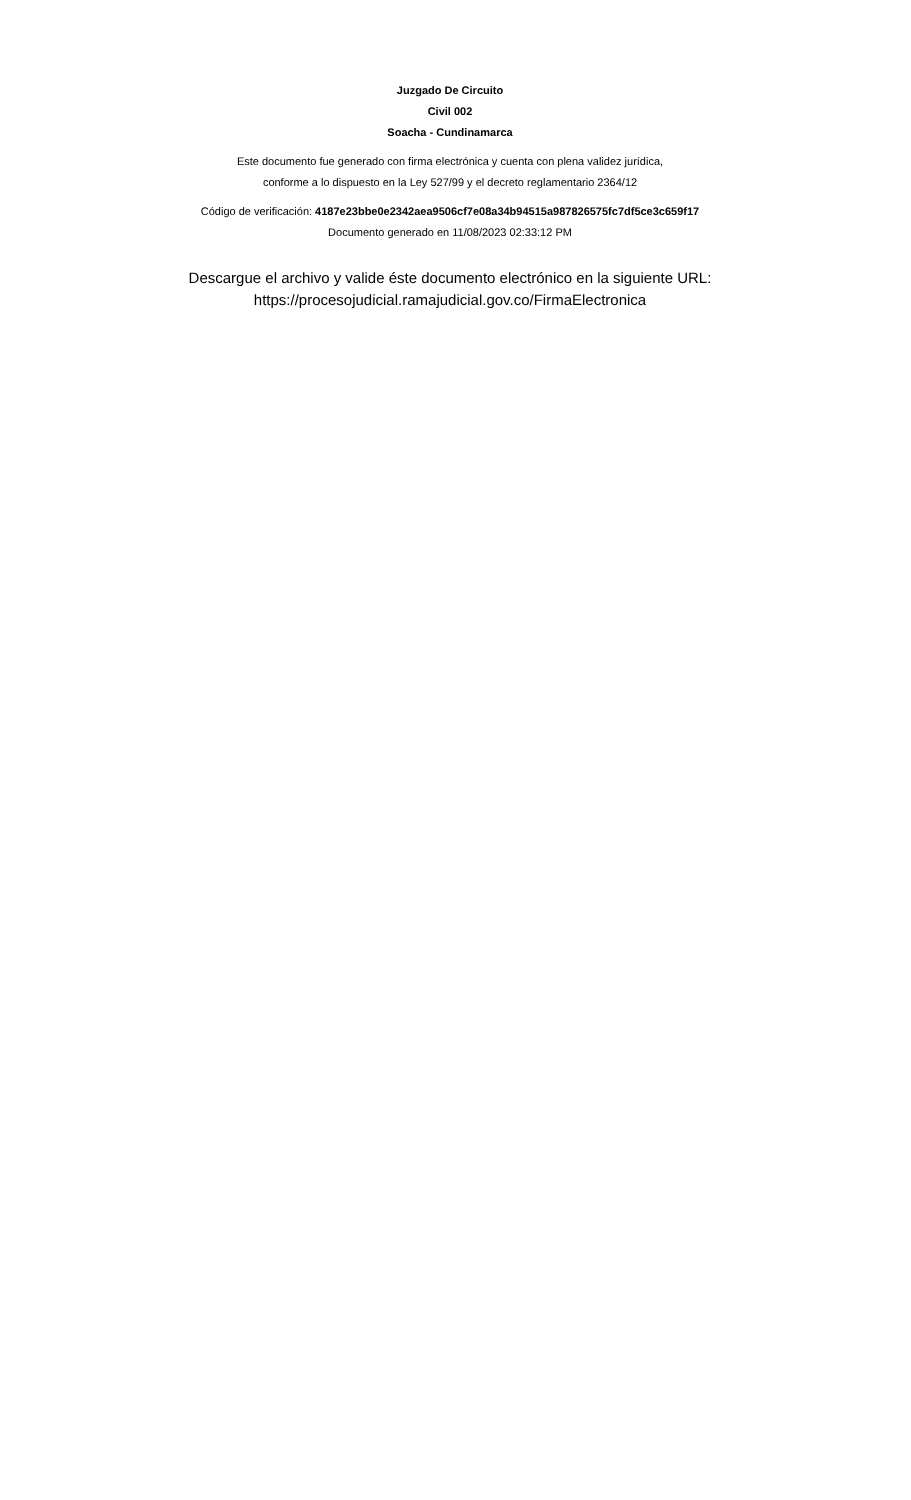Juzgado De Circuito
Civil 002
Soacha - Cundinamarca
Este documento fue generado con firma electrónica y cuenta con plena validez jurídica,
conforme a lo dispuesto en la Ley 527/99 y el decreto reglamentario 2364/12
Código de verificación: 4187e23bbe0e2342aea9506cf7e08a34b94515a987826575fc7df5ce3c659f17
Documento generado en 11/08/2023 02:33:12 PM
Descargue el archivo y valide éste documento electrónico en la siguiente URL:
https://procesojudicial.ramajudicial.gov.co/FirmaElectronica